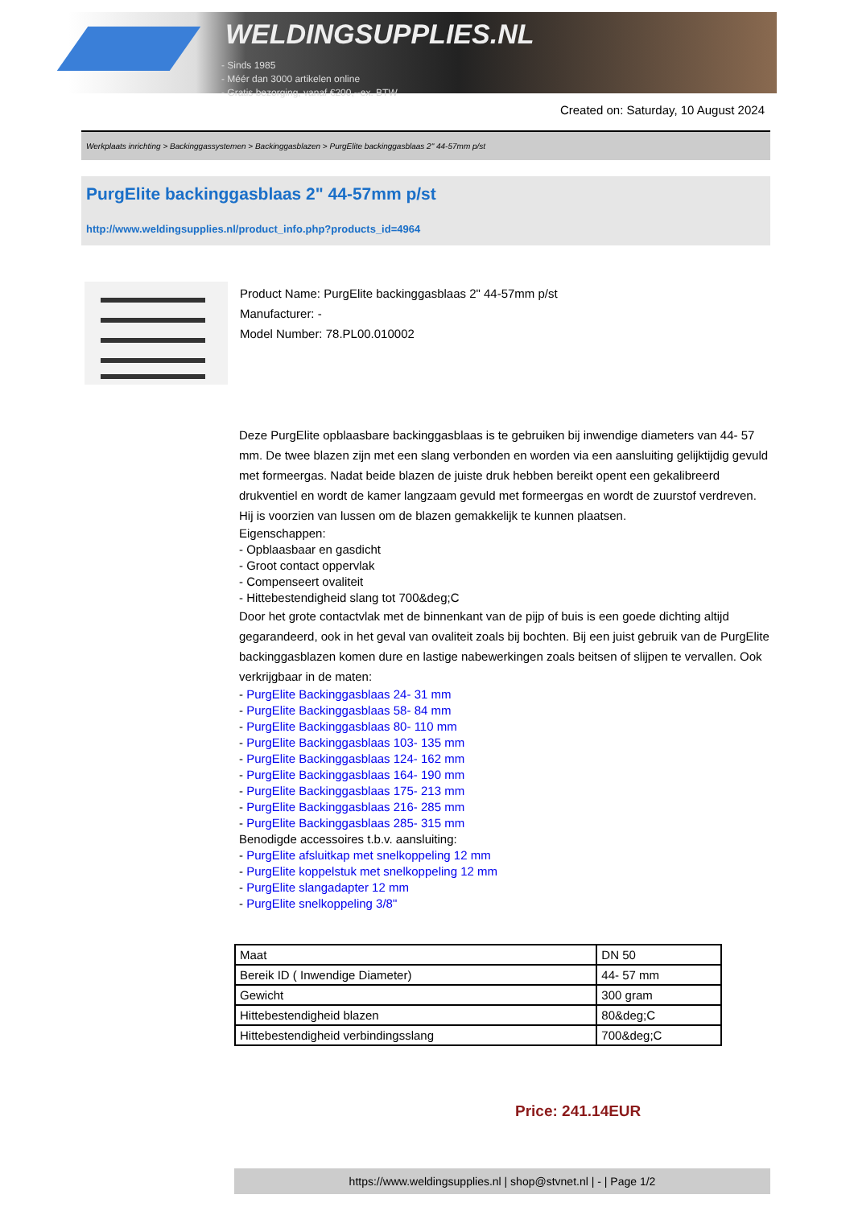WELDINGSUPPLIES.NL
- Sinds 1985
- Méér dan 3000 artikelen online
- Gratis bezorging, vanaf €200,--ex. BTW
Created on: Saturday, 10 August 2024
Werkplaats inrichting > Backinggassystemen > Backinggasblazen > PurgElite backinggasblaas 2" 44-57mm p/st
PurgElite backinggasblaas 2" 44-57mm p/st
http://www.weldingsupplies.nl/product_info.php?products_id=4964
Product Name: PurgElite backinggasblaas 2" 44-57mm p/st
Manufacturer: -
Model Number: 78.PL00.010002
Deze PurgElite opblaasbare backinggasblaas is te gebruiken bij inwendige diameters van 44- 57 mm. De twee blazen zijn met een slang verbonden en worden via een aansluiting gelijktijdig gevuld met formeergas. Nadat beide blazen de juiste druk hebben bereikt opent een gekalibreerd drukventiel en wordt de kamer langzaam gevuld met formeergas en wordt de zuurstof verdreven. Hij is voorzien van lussen om de blazen gemakkelijk te kunnen plaatsen.
Eigenschappen:
- Opblaasbaar en gasdicht
- Groot contact oppervlak
- Compenseert ovaliteit
- Hittebestendigheid slang tot 700&deg;C
Door het grote contactvlak met de binnenkant van de pijp of buis is een goede dichting altijd gegarandeerd, ook in het geval van ovaliteit zoals bij bochten. Bij een juist gebruik van de PurgElite backinggasblazen komen dure en lastige nabewerkingen zoals beitsen of slijpen te vervallen. Ook verkrijgbaar in de maten:
- PurgElite Backinggasblaas 24- 31 mm
- PurgElite Backinggasblaas 58- 84 mm
- PurgElite Backinggasblaas 80- 110 mm
- PurgElite Backinggasblaas 103- 135 mm
- PurgElite Backinggasblaas 124- 162 mm
- PurgElite Backinggasblaas 164- 190 mm
- PurgElite Backinggasblaas 175- 213 mm
- PurgElite Backinggasblaas 216- 285 mm
- PurgElite Backinggasblaas 285- 315 mm
Benodigde accessoires t.b.v. aansluiting:
- PurgElite afsluitkap met snelkoppeling 12 mm
- PurgElite koppelstuk met snelkoppeling 12 mm
- PurgElite slangadapter 12 mm
- PurgElite snelkoppeling 3/8"
| Maat | DN 50 |
| Bereik ID ( Inwendige Diameter) | 44- 57 mm |
| Gewicht | 300 gram |
| Hittebestendigheid blazen | 80&deg;C |
| Hittebestendigheid verbindingsslang | 700&deg;C |
Price: 241.14EUR
https://www.weldingsupplies.nl | shop@stvnet.nl | - | Page 1/2